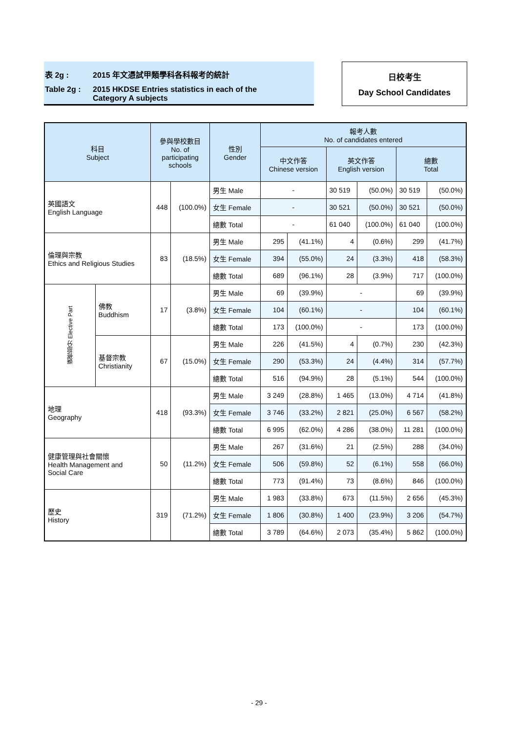表 2g : 2015 年文憑試甲類學科各科報考的統計
Table 2g : 2015 HKDSE Entries statistics in each of the
Category A subjects
日校考生
Day School Candidates
| 科目 Subject | | 參與學校數目 No. of participating schools | | 性別 Gender | 報考人數 No. of candidates entered | | | | | |
| --- | --- | --- | --- | --- | --- | --- | --- | --- | --- | --- |
| | | | | | 中文作答 Chinese version | | 英文作答 English version | | 總數 Total | |
| 英國語文 English Language | | 448 | (100.0%) | 男生 Male | - | | 30 519 | (50.0%) | 30 519 | (50.0%) |
| | | | | 女生 Female | - | | 30 521 | (50.0%) | 30 521 | (50.0%) |
| | | | | 總數 Total | - | | 61 040 | (100.0%) | 61 040 | (100.0%) |
| 倫理與宗教 Ethics and Religious Studies | | 83 | (18.5%) | 男生 Male | 295 | (41.1%) | 4 | (0.6%) | 299 | (41.7%) |
| | | | | 女生 Female | 394 | (55.0%) | 24 | (3.3%) | 418 | (58.3%) |
| | | | | 總數 Total | 689 | (96.1%) | 28 | (3.9%) | 717 | (100.0%) |
| 選修部分 Elective Part | 佛教 Buddhism | 17 | (3.8%) | 男生 Male | 69 | (39.9%) | - | | 69 | (39.9%) |
| | | | | 女生 Female | 104 | (60.1%) | - | | 104 | (60.1%) |
| | | | | 總數 Total | 173 | (100.0%) | - | | 173 | (100.0%) |
| | 基督宗教 Christianity | 67 | (15.0%) | 男生 Male | 226 | (41.5%) | 4 | (0.7%) | 230 | (42.3%) |
| | | | | 女生 Female | 290 | (53.3%) | 24 | (4.4%) | 314 | (57.7%) |
| | | | | 總數 Total | 516 | (94.9%) | 28 | (5.1%) | 544 | (100.0%) |
| 地理 Geography | | 418 | (93.3%) | 男生 Male | 3 249 | (28.8%) | 1 465 | (13.0%) | 4 714 | (41.8%) |
| | | | | 女生 Female | 3 746 | (33.2%) | 2 821 | (25.0%) | 6 567 | (58.2%) |
| | | | | 總數 Total | 6 995 | (62.0%) | 4 286 | (38.0%) | 11 281 | (100.0%) |
| 健康管理與社會關懷 Health Management and Social Care | | 50 | (11.2%) | 男生 Male | 267 | (31.6%) | 21 | (2.5%) | 288 | (34.0%) |
| | | | | 女生 Female | 506 | (59.8%) | 52 | (6.1%) | 558 | (66.0%) |
| | | | | 總數 Total | 773 | (91.4%) | 73 | (8.6%) | 846 | (100.0%) |
| 歷史 History | | 319 | (71.2%) | 男生 Male | 1 983 | (33.8%) | 673 | (11.5%) | 2 656 | (45.3%) |
| | | | | 女生 Female | 1 806 | (30.8%) | 1 400 | (23.9%) | 3 206 | (54.7%) |
| | | | | 總數 Total | 3 789 | (64.6%) | 2 073 | (35.4%) | 5 862 | (100.0%) |
- 29 -